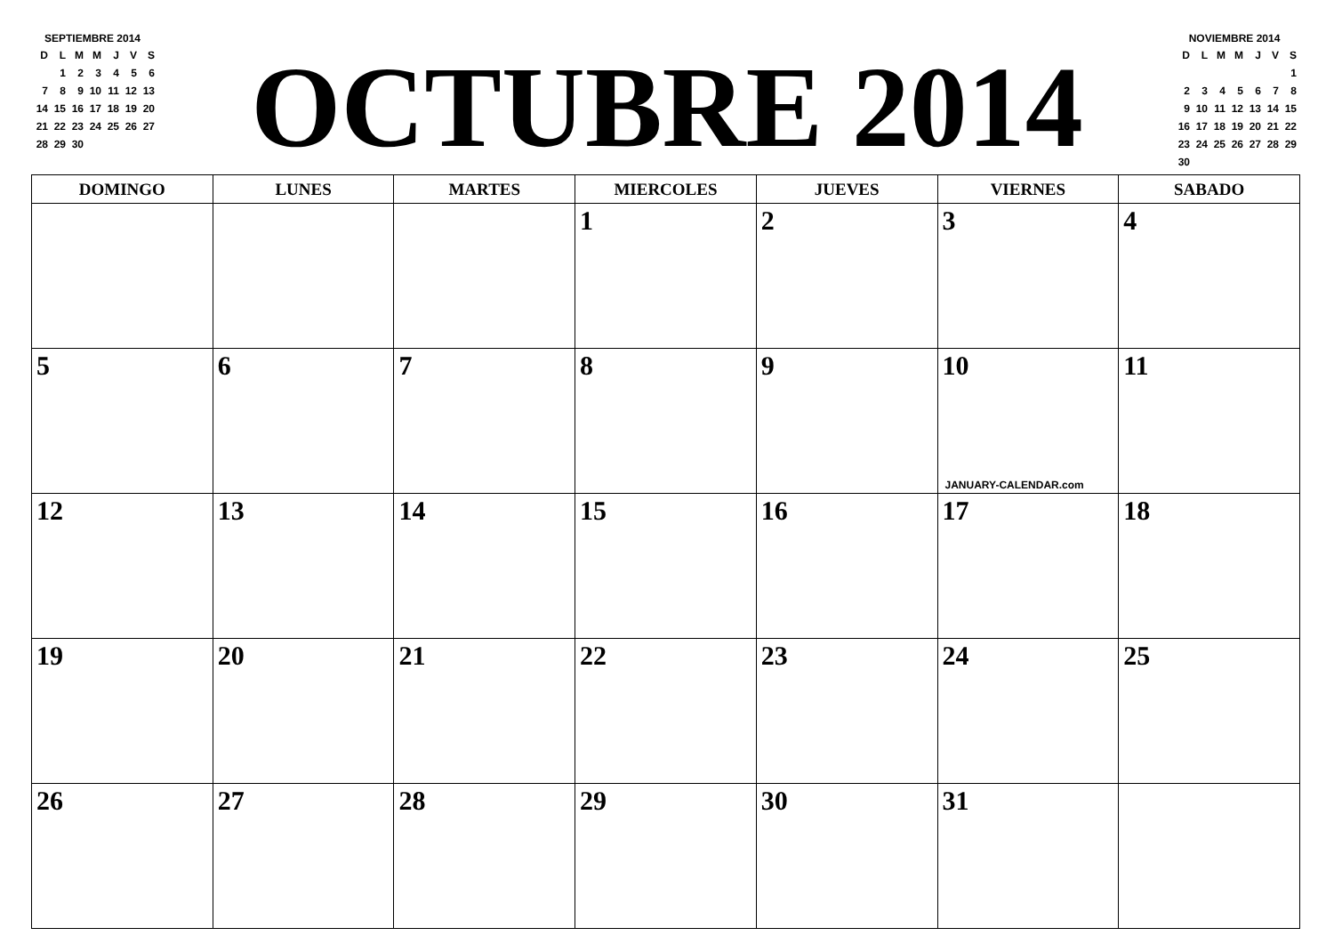SEPTIEMBRE 2014
| D | L | M | M | J | V | S |
| | 1 | 2 | 3 | 4 | 5 | 6 |
| 7 | 8 | 9 | 10 | 11 | 12 | 13 |
| 14 | 15 | 16 | 17 | 18 | 19 | 20 |
| 21 | 22 | 23 | 24 | 25 | 26 | 27 |
| 28 | 29 | 30 | | | | |
OCTUBRE 2014
NOVIEMBRE 2014
| D | L | M | M | J | V | S |
| | | | | | | 1 |
| 2 | 3 | 4 | 5 | 6 | 7 | 8 |
| 9 | 10 | 11 | 12 | 13 | 14 | 15 |
| 16 | 17 | 18 | 19 | 20 | 21 | 22 |
| 23 | 24 | 25 | 26 | 27 | 28 | 29 |
| 30 | | | | | | |
| DOMINGO | LUNES | MARTES | MIERCOLES | JUEVES | VIERNES | SABADO |
| --- | --- | --- | --- | --- | --- | --- |
| | | | 1 | 2 | 3 | 4 |
| 5 | 6 | 7 | 8 | 9 | 10 JANUARY-CALENDAR.com | 11 |
| 12 | 13 | 14 | 15 | 16 | 17 | 18 |
| 19 | 20 | 21 | 22 | 23 | 24 | 25 |
| 26 | 27 | 28 | 29 | 30 | 31 | |